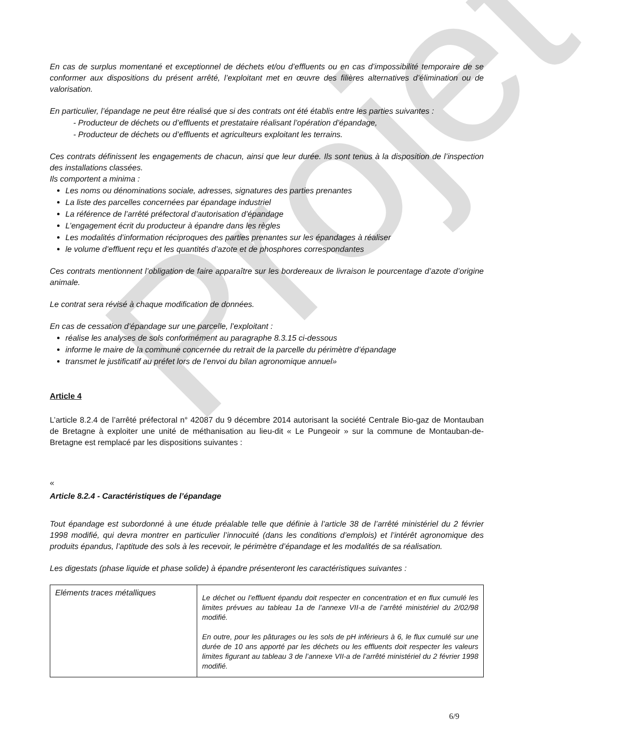Projet
En cas de surplus momentané et exceptionnel de déchets et/ou d’effluents ou en cas d’impossibilité temporaire de se conformer aux dispositions du présent arrêté, l’exploitant met en œuvre des filières alternatives d’élimination ou de valorisation.
En particulier, l’épandage ne peut être réalisé que si des contrats ont été établis entre les parties suivantes :
- Producteur de déchets ou d’effluents et prestataire réalisant l’opération d’épandage,
- Producteur de déchets ou d’effluents et agriculteurs exploitant les terrains.
Ces contrats définissent les engagements de chacun, ainsi que leur durée. Ils sont tenus à la disposition de l’inspection des installations classées.
Ils comportent a minima :
Les noms ou dénominations sociale, adresses, signatures des parties prenantes
La liste des parcelles concernées par épandage industriel
La référence de l’arrêté préfectoral d’autorisation d’épandage
L’engagement écrit du producteur à épandre dans les règles
Les modalités d’information réciproques des parties prenantes sur les épandages à réaliser
le volume d’effluent reçu et les quantités d’azote et de phosphores correspondantes
Ces contrats mentionnent l’obligation de faire apparaître sur les bordereaux de livraison le pourcentage d’azote d’origine animale.
Le contrat sera révisé à chaque modification de données.
En cas de cessation d’épandage sur une parcelle, l’exploitant :
réalise les analyses de sols conformément au paragraphe 8.3.15 ci-dessous
informe le maire de la commune concernée du retrait de la parcelle du périmètre d’épandage
transmet le justificatif au préfet lors de l’envoi du bilan agronomique annuel»
Article 4
L’article 8.2.4 de l’arrêté préfectoral n° 42087 du 9 décembre 2014 autorisant la société Centrale Bio-gaz de Montauban de Bretagne à exploiter une unité de méthanisation au lieu-dit « Le Pungeoir » sur la commune de Montauban-de-Bretagne est remplacé par les dispositions suivantes :
«
Article 8.2.4 - Caractéristiques de l’épandage
Tout épandage est subordonné à une étude préalable telle que définie à l’article 38 de l’arrêté ministériel du 2 février 1998 modifié, qui devra montrer en particulier l’innocuité (dans les conditions d’emplois) et l’intérêt agronomique des produits épandus, l’aptitude des sols à les recevoir, le périmètre d’épandage et les modalités de sa réalisation.
Les digestats (phase liquide et phase solide) à épandre présenteront les caractéristiques suivantes :
| Eléments traces métalliques | Le déchet ou l’effluent épandu doit respecter en concentration et en flux cumulé les limites prévues au tableau 1a de l’annexe VII-a de l’arrêté ministériel du 2/02/98 modifié. En outre, pour les pâturages ou les sols de pH inférieurs à 6, le flux cumulé sur une durée de 10 ans apporté par les déchets ou les effluents doit respecter les valeurs limites figurant au tableau 3 de l’annexe VII-a de l’arrêté ministériel du 2 février 1998 modifié. |
6/9